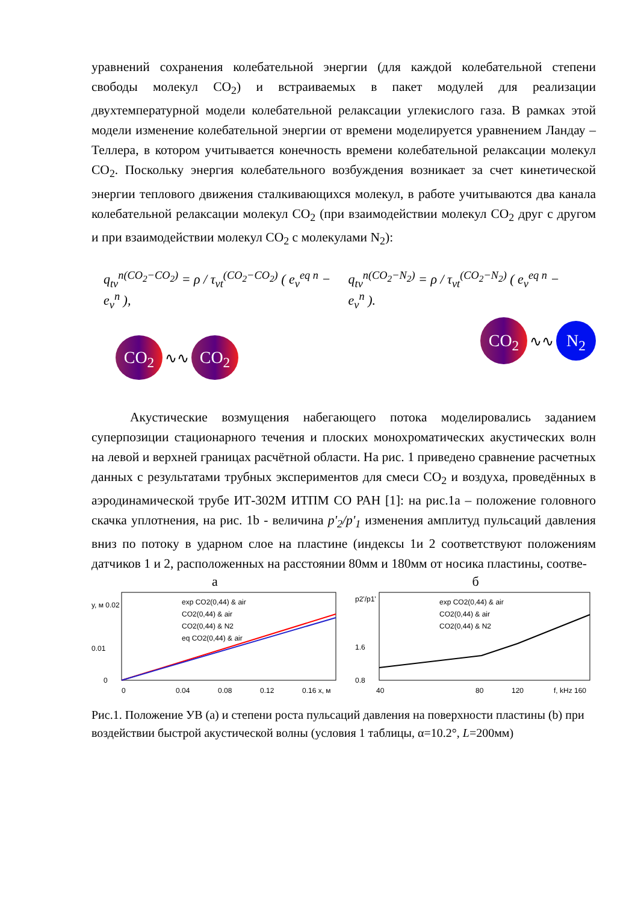уравнений сохранения колебательной энергии (для каждой колебательной степени свободы молекул CO<sub>2</sub>) и встраиваемых в пакет модулей для реализации двухтемпературной модели колебательной релаксации углекислого газа. В рамках этой модели изменение колебательной энергии от времени моделируется уравнением Ландау – Теллера, в котором учитывается конечность времени колебательной релаксации молекул CO<sub>2</sub>. Поскольку энергия колебательного возбуждения возникает за счет кинетической энергии теплового движения сталкивающихся молекул, в работе учитываются два канала колебательной релаксации молекул CO<sub>2</sub> (при взаимодействии молекул CO<sub>2</sub> друг с другом и при взаимодействии молекул CO<sub>2</sub> с молекулами N<sub>2</sub>):
q<sub>tv</sub><sup>n(CO<sub>2</sub>−CO<sub>2</sub>)</sup> = ρ / τ<sub>vt</sub><sup>(CO<sub>2</sub>−CO<sub>2</sub>)</sup> ( e<sub>v</sub><sup>eq n</sup> − e<sub>v</sub><sup>n</sup> ), q<sub>tv</sub><sup>n(CO<sub>2</sub>−N<sub>2</sub>)</sup> = ρ / τ<sub>vt</sub><sup>(CO<sub>2</sub>−N<sub>2</sub>)</sup> ( e<sub>v</sub><sup>eq n</sup> − e<sub>v</sub><sup>n</sup> ).
CO<sub>2</sub> ∿∿ CO<sub>2</sub>
CO<sub>2</sub> ∿∿ N<sub>2</sub>
Акустические возмущения набегающего потока моделировались заданием суперпозиции стационарного течения и плоских монохроматических акустических волн на левой и верхней границах расчётной области. На рис. 1 приведено сравнение расчетных данных с результатами трубных экспериментов для смеси CO<sub>2</sub> и воздуха, проведённых в аэродинамической трубе ИТ-302М ИТПМ СО РАН [1]: на рис.1a – положение головного скачка уплотнения, на рис. 1b - величина p'<sub>2</sub>/p'<sub>1</sub> изменения амплитуд пульсаций давления вниз по потоку в ударном слое на пластине (индексы 1и 2 соответствуют положениям датчиков 1 и 2, расположенных на расстоянии 80мм и 180мм от носика пластины, соотве-
а
y, м 0.02
0.01
0
0
0.04
0.08
0.12
0.16 x, м
exp CO2(0,44) & air
CO2(0,44) & air
CO2(0,44) & N2
eq CO2(0,44) & air
б
p2'/p1'
1.6
0.8
40
80
120
f, kHz 160
exp CO2(0,44) & air
CO2(0,44) & air
CO2(0,44) & N2
Рис.1. Положение УВ (а) и степени роста пульсаций давления на поверхности пластины (b) при воздействии быстрой акустической волны (условия 1 таблицы, α=10.2°, L=200мм)